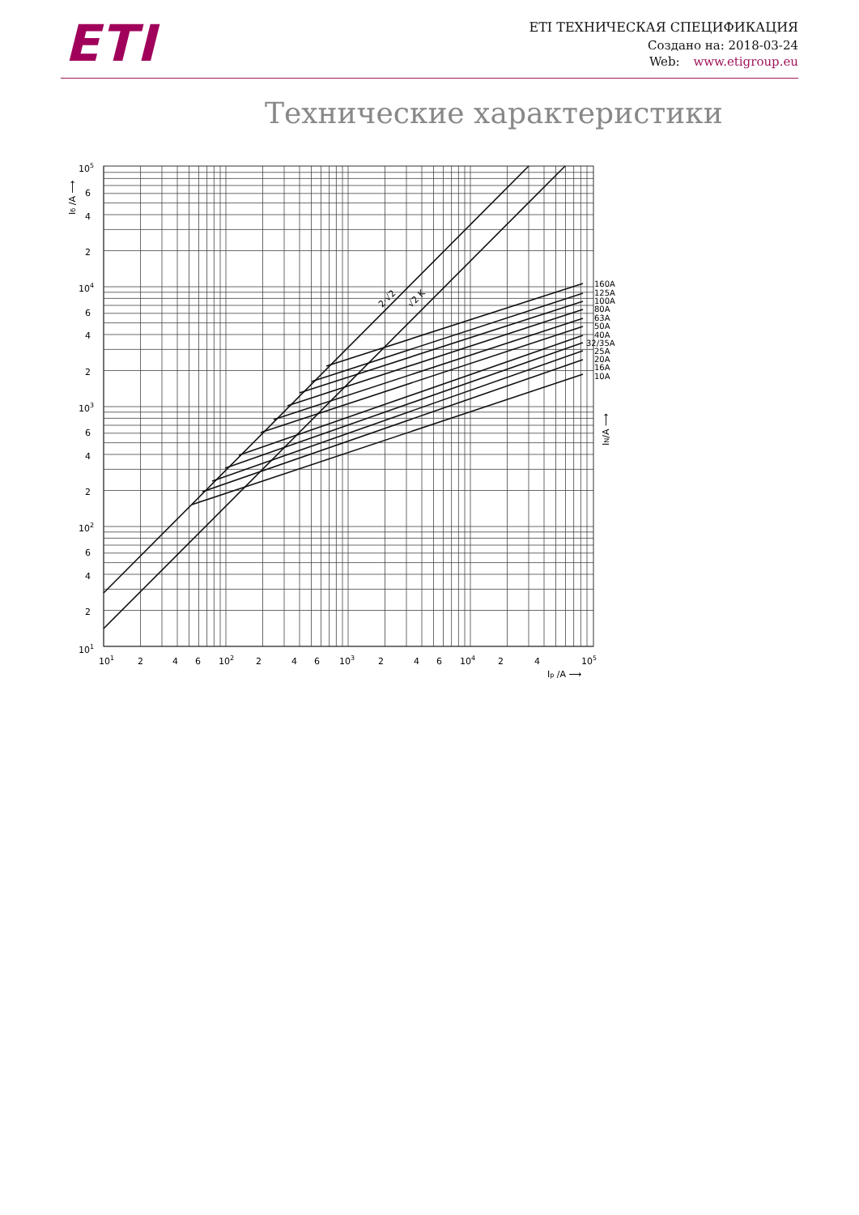ETI
ETI ТЕХНИЧЕСКАЯ СПЕЦИФИКАЦИЯ
Создано на: 2018-03-24
Web: www.etigroup.eu
Технические характеристики
2·√2
√2 K
160A
125A
100A
80A
63A
50A
40A
32/35A
25A
20A
16A
10A
IN/A ⟶
Iб /A ⟶
105
6
4
2
104
6
4
2
103
6
4
2
102
6
4
2
101
101
2
4
6
102
2
4
6
103
2
4
6
104
2
4
105
Ip /A ⟶